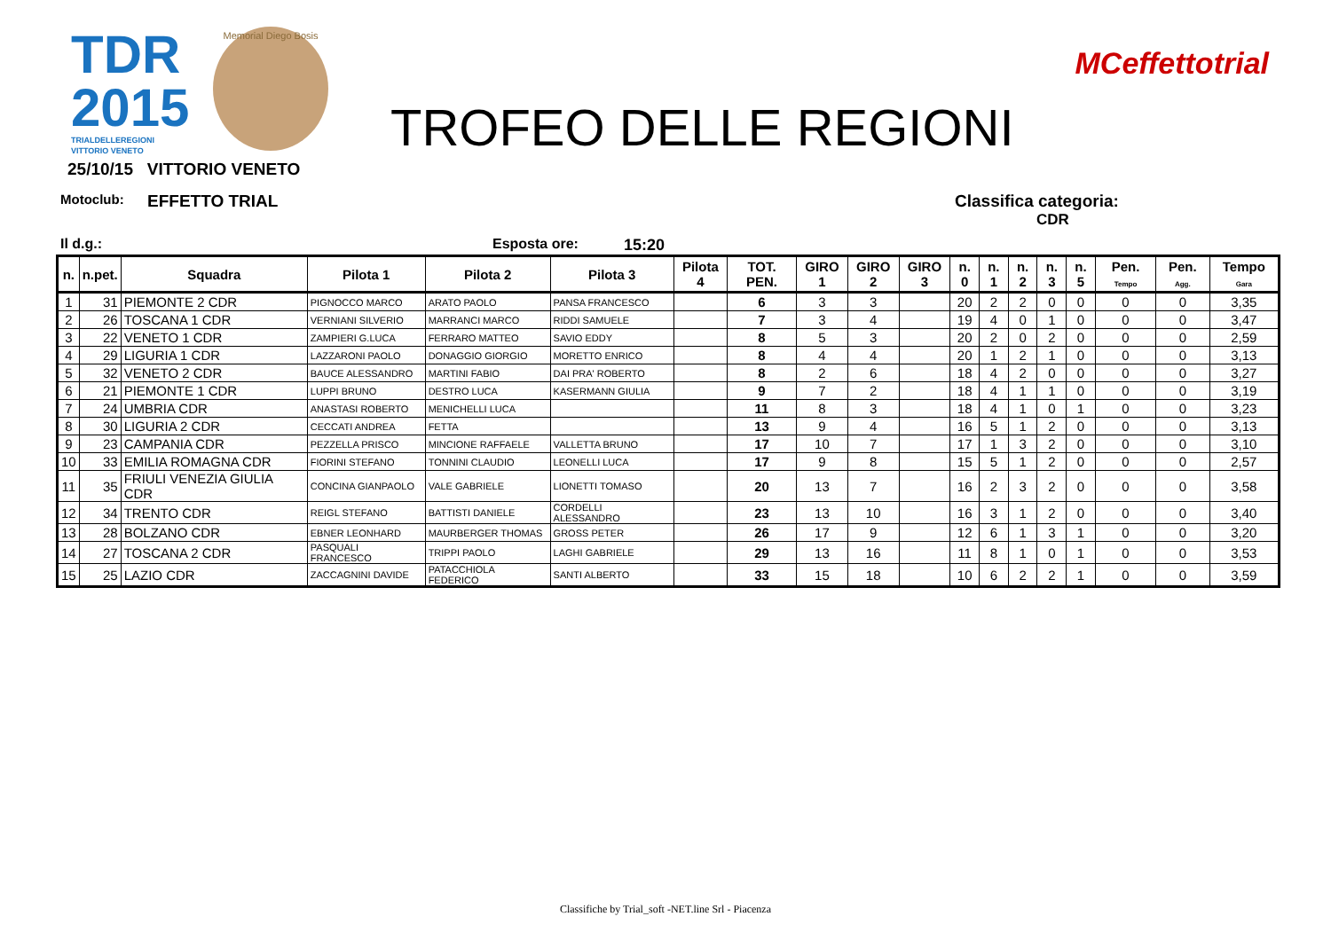TDR
2015
TRIALDELLEREGIONI
VITTORIO VENETO
Memorial Diego Bosis
TROFEO DELLE REGIONI
MCeffettotrial
25/10/15 VITTORIO VENETO
Motoclub: EFFETTO TRIAL Classifica categoria:
CDR
Il d.g.: Esposta ore: 15:20
| n. | n.pet. | Squadra | Pilota 1 | Pilota 2 | Pilota 3 | Pilota 4 | TOT. PEN. | GIRO 1 | GIRO 2 | GIRO 3 | n. 0 | n. 1 | n. 2 | n. 3 | n. 5 | Pen. Tempo | Pen. Agg. | Tempo Gara |
| --- | --- | --- | --- | --- | --- | --- | --- | --- | --- | --- | --- | --- | --- | --- | --- | --- | --- | --- |
| 1 | 31 | PIEMONTE 2 CDR | PIGNOCCO MARCO | ARATO PAOLO | PANSA FRANCESCO | | 6 | 3 | 3 | | 20 | 2 | 2 | 0 | 0 | 0 | 0 | 3,35 |
| 2 | 26 | TOSCANA 1 CDR | VERNIANI SILVERIO | MARRANCI MARCO | RIDDI SAMUELE | | 7 | 3 | 4 | | 19 | 4 | 0 | 1 | 0 | 0 | 0 | 3,47 |
| 3 | 22 | VENETO 1 CDR | ZAMPIERI G.LUCA | FERRARO MATTEO | SAVIO EDDY | | 8 | 5 | 3 | | 20 | 2 | 0 | 2 | 0 | 0 | 0 | 2,59 |
| 4 | 29 | LIGURIA 1 CDR | LAZZARONI PAOLO | DONAGGIO GIORGIO | MORETTO ENRICO | | 8 | 4 | 4 | | 20 | 1 | 2 | 1 | 0 | 0 | 0 | 3,13 |
| 5 | 32 | VENETO 2 CDR | BAUCE ALESSANDRO | MARTINI FABIO | DAI PRA' ROBERTO | | 8 | 2 | 6 | | 18 | 4 | 2 | 0 | 0 | 0 | 0 | 3,27 |
| 6 | 21 | PIEMONTE 1 CDR | LUPPI BRUNO | DESTRO LUCA | KASERMANN GIULIA | | 9 | 7 | 2 | | 18 | 4 | 1 | 1 | 0 | 0 | 0 | 3,19 |
| 7 | 24 | UMBRIA CDR | ANASTASI ROBERTO | MENICHELLI LUCA | | | 11 | 8 | 3 | | 18 | 4 | 1 | 0 | 1 | 0 | 0 | 3,23 |
| 8 | 30 | LIGURIA 2 CDR | CECCATI ANDREA | FETTA | | | 13 | 9 | 4 | | 16 | 5 | 1 | 2 | 0 | 0 | 0 | 3,13 |
| 9 | 23 | CAMPANIA CDR | PEZZELLA PRISCO | MINCIONE RAFFAELE | VALLETTA BRUNO | | 17 | 10 | 7 | | 17 | 1 | 3 | 2 | 0 | 0 | 0 | 3,10 |
| 10 | 33 | EMILIA ROMAGNA CDR | FIORINI STEFANO | TONNINI CLAUDIO | LEONELLI LUCA | | 17 | 9 | 8 | | 15 | 5 | 1 | 2 | 0 | 0 | 0 | 2,57 |
| 11 | 35 | FRIULI VENEZIA GIULIA CDR | CONCINA GIANPAOLO | VALE GABRIELE | LIONETTI TOMASO | | 20 | 13 | 7 | | 16 | 2 | 3 | 2 | 0 | 0 | 0 | 3,58 |
| 12 | 34 | TRENTO CDR | REIGL STEFANO | BATTISTI DANIELE | CORDELLI ALESSANDRO | | 23 | 13 | 10 | | 16 | 3 | 1 | 2 | 0 | 0 | 0 | 3,40 |
| 13 | 28 | BOLZANO CDR | EBNER LEONHARD | MAURBERGER THOMAS | GROSS PETER | | 26 | 17 | 9 | | 12 | 6 | 1 | 3 | 1 | 0 | 0 | 3,20 |
| 14 | 27 | TOSCANA 2 CDR | PASQUALI FRANCESCO | TRIPPI PAOLO | LAGHI GABRIELE | | 29 | 13 | 16 | | 11 | 8 | 1 | 0 | 1 | 0 | 0 | 3,53 |
| 15 | 25 | LAZIO CDR | ZACCAGNINI DAVIDE | PATACCHIOLA FEDERICO | SANTI ALBERTO | | 33 | 15 | 18 | | 10 | 6 | 2 | 2 | 1 | 0 | 0 | 3,59 |
Classifiche by Trial_soft -NET.line Srl - Piacenza